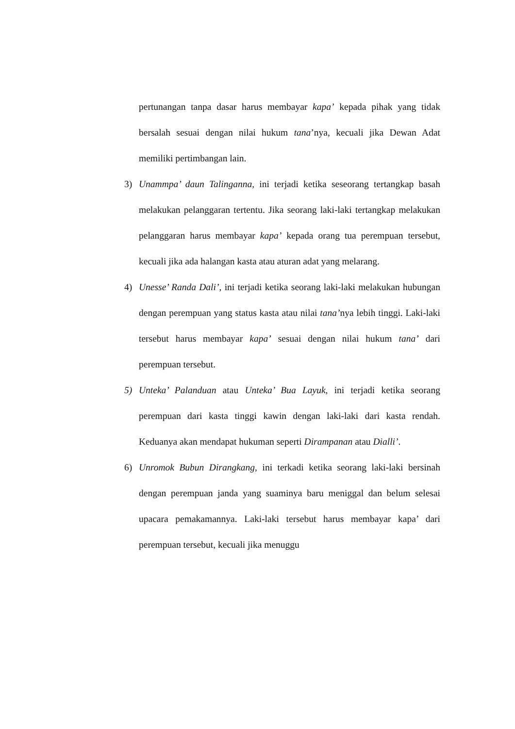pertunangan tanpa dasar harus membayar kapa’ kepada pihak yang tidak bersalah sesuai dengan nilai hukum tana’nya, kecuali jika Dewan Adat memiliki pertimbangan lain.
3) Unammpa’ daun Talinganna, ini terjadi ketika seseorang tertangkap basah melakukan pelanggaran tertentu. Jika seorang laki-laki tertangkap melakukan pelanggaran harus membayar kapa’ kepada orang tua perempuan tersebut, kecuali jika ada halangan kasta atau aturan adat yang melarang.
4) Unesse’ Randa Dali’, ini terjadi ketika seorang laki-laki melakukan hubungan dengan perempuan yang status kasta atau nilai tana’nya lebih tinggi. Laki-laki tersebut harus membayar kapa’ sesuai dengan nilai hukum tana’ dari perempuan tersebut.
5) Unteka’ Palanduan atau Unteka’ Bua Layuk, ini terjadi ketika seorang perempuan dari kasta tinggi kawin dengan laki-laki dari kasta rendah. Keduanya akan mendapat hukuman seperti Dirampanan atau Dialli’.
6) Unromok Bubun Dirangkang, ini terkadi ketika seorang laki-laki bersinah dengan perempuan janda yang suaminya baru meniggal dan belum selesai upacara pemakamannya. Laki-laki tersebut harus membayar kapa’ dari perempuan tersebut, kecuali jika menuggu